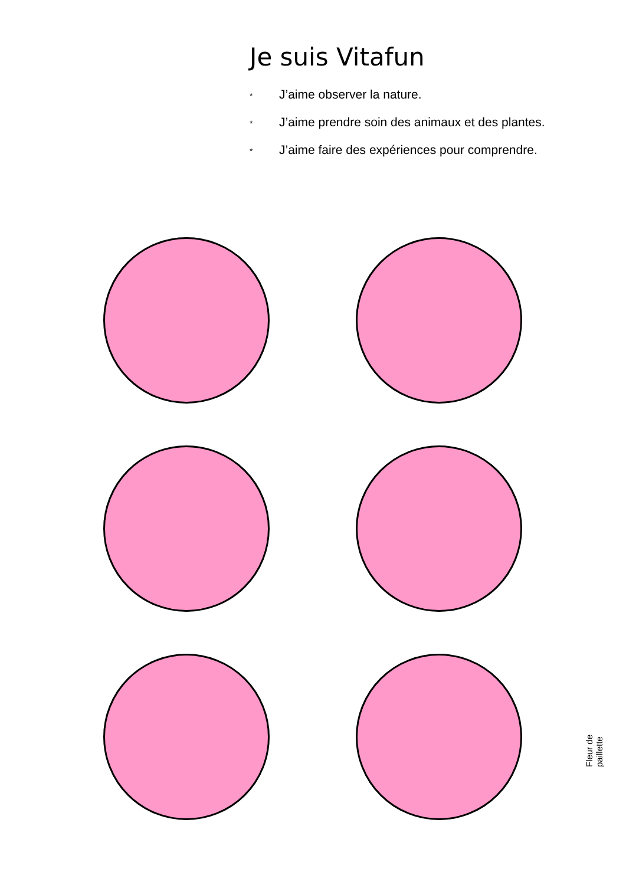Je suis Vitafun
* J’aime observer la nature.
* J’aime prendre soin des animaux et des plantes.
* J’aime faire des expériences pour comprendre.
Fleur de paillette